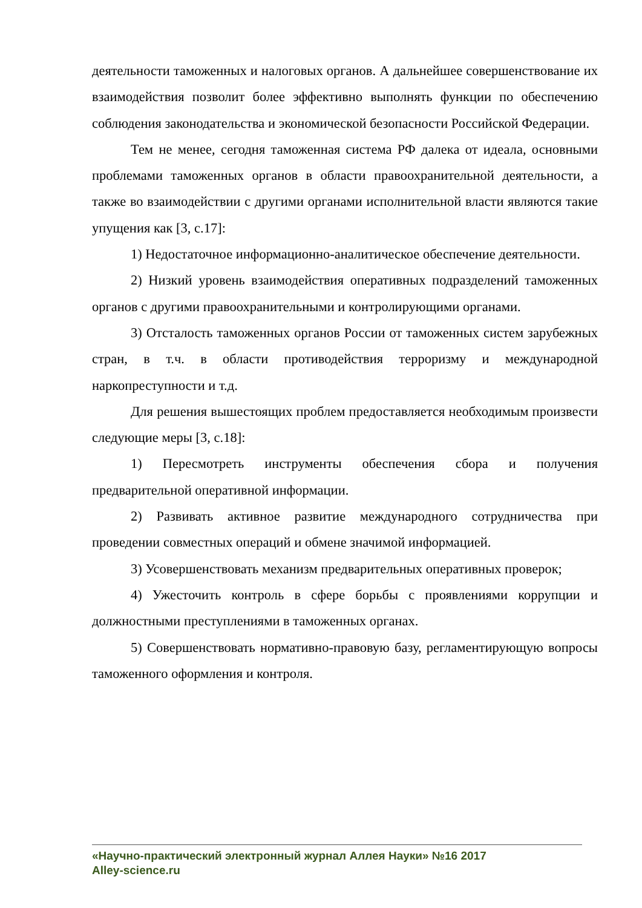деятельности таможенных и налоговых органов. А дальнейшее совершенствование их взаимодействия позволит более эффективно выполнять функции по обеспечению соблюдения законодательства и экономической безопасности Российской Федерации.
Тем не менее, сегодня таможенная система РФ далека от идеала, основными проблемами таможенных органов в области правоохранительной деятельности, а также во взаимодействии с другими органами исполнительной власти являются такие упущения как [3, с.17]:
1) Недостаточное информационно-аналитическое обеспечение деятельности.
2) Низкий уровень взаимодействия оперативных подразделений таможенных органов с другими правоохранительными и контролирующими органами.
3) Отсталость таможенных органов России от таможенных систем зарубежных стран, в т.ч. в области противодействия терроризму и международной наркопреступности и т.д.
Для решения вышестоящих проблем предоставляется необходимым произвести следующие меры [3, с.18]:
1) Пересмотреть инструменты обеспечения сбора и получения предварительной оперативной информации.
2) Развивать активное развитие международного сотрудничества при проведении совместных операций и обмене значимой информацией.
3) Усовершенствовать механизм предварительных оперативных проверок;
4) Ужесточить контроль в сфере борьбы с проявлениями коррупции и должностными преступлениями в таможенных органах.
5) Совершенствовать нормативно-правовую базу, регламентирующую вопросы таможенного оформления и контроля.
«Научно-практический электронный журнал Аллея Науки» №16 2017
Alley-science.ru